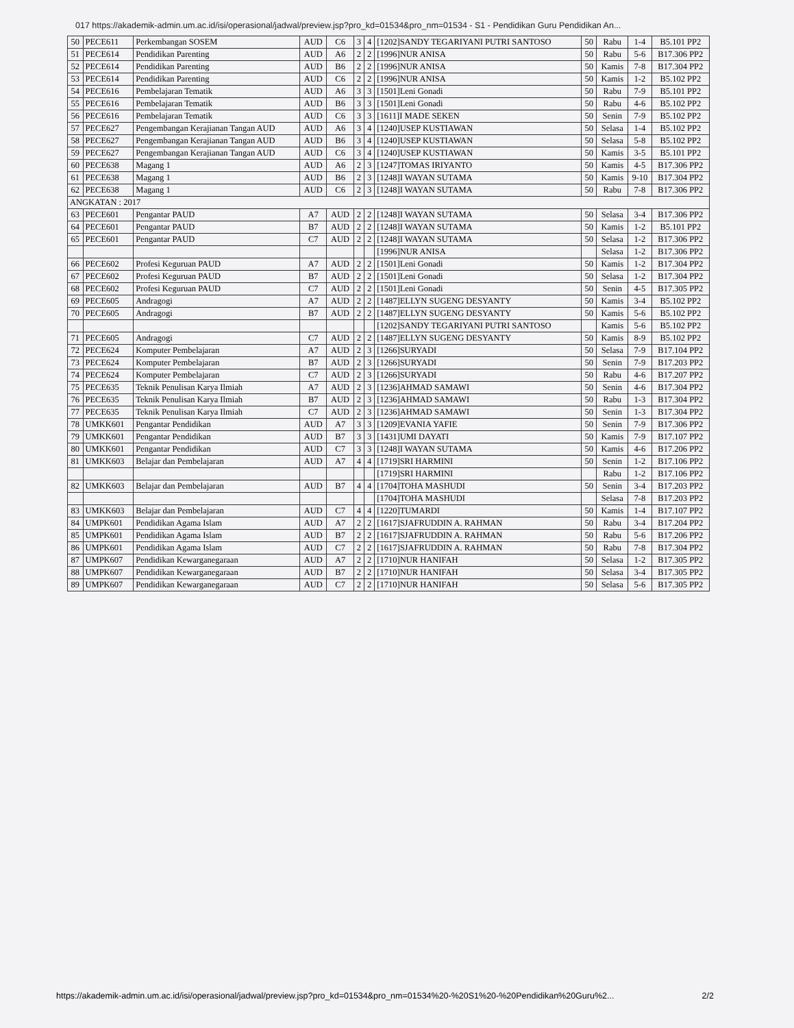017 https://akademik-admin.um.ac.id/isi/operasional/jadwal/preview.jsp?pro_kd=01534&pro_nm=01534 - S1 - Pendidikan Guru Pendidikan An...
| 50 | PECE611 | Perkembangan SOSEM | AUD | C6 | 3 | 4 | [1202]SANDY TEGARIYANI PUTRI SANTOSO | 50 | Rabu | 1-4 | B5.101 PP2 |
| 51 | PECE614 | Pendidikan Parenting | AUD | A6 | 2 | 2 | [1996]NUR ANISA | 50 | Rabu | 5-6 | B17.306 PP2 |
| 52 | PECE614 | Pendidikan Parenting | AUD | B6 | 2 | 2 | [1996]NUR ANISA | 50 | Kamis | 7-8 | B17.304 PP2 |
| 53 | PECE614 | Pendidikan Parenting | AUD | C6 | 2 | 2 | [1996]NUR ANISA | 50 | Kamis | 1-2 | B5.102 PP2 |
| 54 | PECE616 | Pembelajaran Tematik | AUD | A6 | 3 | 3 | [1501]Leni Gonadi | 50 | Rabu | 7-9 | B5.101 PP2 |
| 55 | PECE616 | Pembelajaran Tematik | AUD | B6 | 3 | 3 | [1501]Leni Gonadi | 50 | Rabu | 4-6 | B5.102 PP2 |
| 56 | PECE616 | Pembelajaran Tematik | AUD | C6 | 3 | 3 | [1611]I MADE SEKEN | 50 | Senin | 7-9 | B5.102 PP2 |
| 57 | PECE627 | Pengembangan Kerajianan Tangan AUD | AUD | A6 | 3 | 4 | [1240]USEP KUSTIAWAN | 50 | Selasa | 1-4 | B5.102 PP2 |
| 58 | PECE627 | Pengembangan Kerajianan Tangan AUD | AUD | B6 | 3 | 4 | [1240]USEP KUSTIAWAN | 50 | Selasa | 5-8 | B5.102 PP2 |
| 59 | PECE627 | Pengembangan Kerajianan Tangan AUD | AUD | C6 | 3 | 4 | [1240]USEP KUSTIAWAN | 50 | Kamis | 3-5 | B5.101 PP2 |
| 60 | PECE638 | Magang 1 | AUD | A6 | 2 | 3 | [1247]TOMAS IRIYANTO | 50 | Kamis | 4-5 | B17.306 PP2 |
| 61 | PECE638 | Magang 1 | AUD | B6 | 2 | 3 | [1248]I WAYAN SUTAMA | 50 | Kamis | 9-10 | B17.304 PP2 |
| 62 | PECE638 | Magang 1 | AUD | C6 | 2 | 3 | [1248]I WAYAN SUTAMA | 50 | Rabu | 7-8 | B17.306 PP2 |
| ANGKATAN : 2017 | | | | | | | | | | | |
| 63 | PECE601 | Pengantar PAUD | A7 | AUD | 2 | 2 | [1248]I WAYAN SUTAMA | 50 | Selasa | 3-4 | B17.306 PP2 |
| 64 | PECE601 | Pengantar PAUD | B7 | AUD | 2 | 2 | [1248]I WAYAN SUTAMA | 50 | Kamis | 1-2 | B5.101 PP2 |
| 65 | PECE601 | Pengantar PAUD | C7 | AUD | 2 | 2 | [1248]I WAYAN SUTAMA | 50 | Selasa | 1-2 | B17.306 PP2 |
| | | | | | | | [1996]NUR ANISA | | Selasa | 1-2 | B17.306 PP2 |
| 66 | PECE602 | Profesi Keguruan PAUD | A7 | AUD | 2 | 2 | [1501]Leni Gonadi | 50 | Kamis | 1-2 | B17.304 PP2 |
| 67 | PECE602 | Profesi Keguruan PAUD | B7 | AUD | 2 | 2 | [1501]Leni Gonadi | 50 | Selasa | 1-2 | B17.304 PP2 |
| 68 | PECE602 | Profesi Keguruan PAUD | C7 | AUD | 2 | 2 | [1501]Leni Gonadi | 50 | Senin | 4-5 | B17.305 PP2 |
| 69 | PECE605 | Andragogi | A7 | AUD | 2 | 2 | [1487]ELLYN SUGENG DESYANTY | 50 | Kamis | 3-4 | B5.102 PP2 |
| 70 | PECE605 | Andragogi | B7 | AUD | 2 | 2 | [1487]ELLYN SUGENG DESYANTY | 50 | Kamis | 5-6 | B5.102 PP2 |
| | | | | | | | [1202]SANDY TEGARIYANI PUTRI SANTOSO | | Kamis | 5-6 | B5.102 PP2 |
| 71 | PECE605 | Andragogi | C7 | AUD | 2 | 2 | [1487]ELLYN SUGENG DESYANTY | 50 | Kamis | 8-9 | B5.102 PP2 |
| 72 | PECE624 | Komputer Pembelajaran | A7 | AUD | 2 | 3 | [1266]SURYADI | 50 | Selasa | 7-9 | B17.104 PP2 |
| 73 | PECE624 | Komputer Pembelajaran | B7 | AUD | 2 | 3 | [1266]SURYADI | 50 | Senin | 7-9 | B17.203 PP2 |
| 74 | PECE624 | Komputer Pembelajaran | C7 | AUD | 2 | 3 | [1266]SURYADI | 50 | Rabu | 4-6 | B17.207 PP2 |
| 75 | PECE635 | Teknik Penulisan Karya Ilmiah | A7 | AUD | 2 | 3 | [1236]AHMAD SAMAWI | 50 | Senin | 4-6 | B17.304 PP2 |
| 76 | PECE635 | Teknik Penulisan Karya Ilmiah | B7 | AUD | 2 | 3 | [1236]AHMAD SAMAWI | 50 | Rabu | 1-3 | B17.304 PP2 |
| 77 | PECE635 | Teknik Penulisan Karya Ilmiah | C7 | AUD | 2 | 3 | [1236]AHMAD SAMAWI | 50 | Senin | 1-3 | B17.304 PP2 |
| 78 | UMKK601 | Pengantar Pendidikan | AUD | A7 | 3 | 3 | [1209]EVANIA YAFIE | 50 | Senin | 7-9 | B17.306 PP2 |
| 79 | UMKK601 | Pengantar Pendidikan | AUD | B7 | 3 | 3 | [1431]UMI DAYATI | 50 | Kamis | 7-9 | B17.107 PP2 |
| 80 | UMKK601 | Pengantar Pendidikan | AUD | C7 | 3 | 3 | [1248]I WAYAN SUTAMA | 50 | Kamis | 4-6 | B17.206 PP2 |
| 81 | UMKK603 | Belajar dan Pembelajaran | AUD | A7 | 4 | 4 | [1719]SRI HARMINI | 50 | Senin | 1-2 | B17.106 PP2 |
| | | | | | | | [1719]SRI HARMINI | | Rabu | 1-2 | B17.106 PP2 |
| 82 | UMKK603 | Belajar dan Pembelajaran | AUD | B7 | 4 | 4 | [1704]TOHA MASHUDI | 50 | Senin | 3-4 | B17.203 PP2 |
| | | | | | | | [1704]TOHA MASHUDI | | Selasa | 7-8 | B17.203 PP2 |
| 83 | UMKK603 | Belajar dan Pembelajaran | AUD | C7 | 4 | 4 | [1220]TUMARDI | 50 | Kamis | 1-4 | B17.107 PP2 |
| 84 | UMPK601 | Pendidikan Agama Islam | AUD | A7 | 2 | 2 | [1617]SJAFRUDDIN A. RAHMAN | 50 | Rabu | 3-4 | B17.204 PP2 |
| 85 | UMPK601 | Pendidikan Agama Islam | AUD | B7 | 2 | 2 | [1617]SJAFRUDDIN A. RAHMAN | 50 | Rabu | 5-6 | B17.206 PP2 |
| 86 | UMPK601 | Pendidikan Agama Islam | AUD | C7 | 2 | 2 | [1617]SJAFRUDDIN A. RAHMAN | 50 | Rabu | 7-8 | B17.304 PP2 |
| 87 | UMPK607 | Pendidikan Kewarganegaraan | AUD | A7 | 2 | 2 | [1710]NUR HANIFAH | 50 | Selasa | 1-2 | B17.305 PP2 |
| 88 | UMPK607 | Pendidikan Kewarganegaraan | AUD | B7 | 2 | 2 | [1710]NUR HANIFAH | 50 | Selasa | 3-4 | B17.305 PP2 |
| 89 | UMPK607 | Pendidikan Kewarganegaraan | AUD | C7 | 2 | 2 | [1710]NUR HANIFAH | 50 | Selasa | 5-6 | B17.305 PP2 |
https://akademik-admin.um.ac.id/isi/operasional/jadwal/preview.jsp?pro_kd=01534&pro_nm=01534%20-%20S1%20-%20Pendidikan%20Guru%2... 2/2